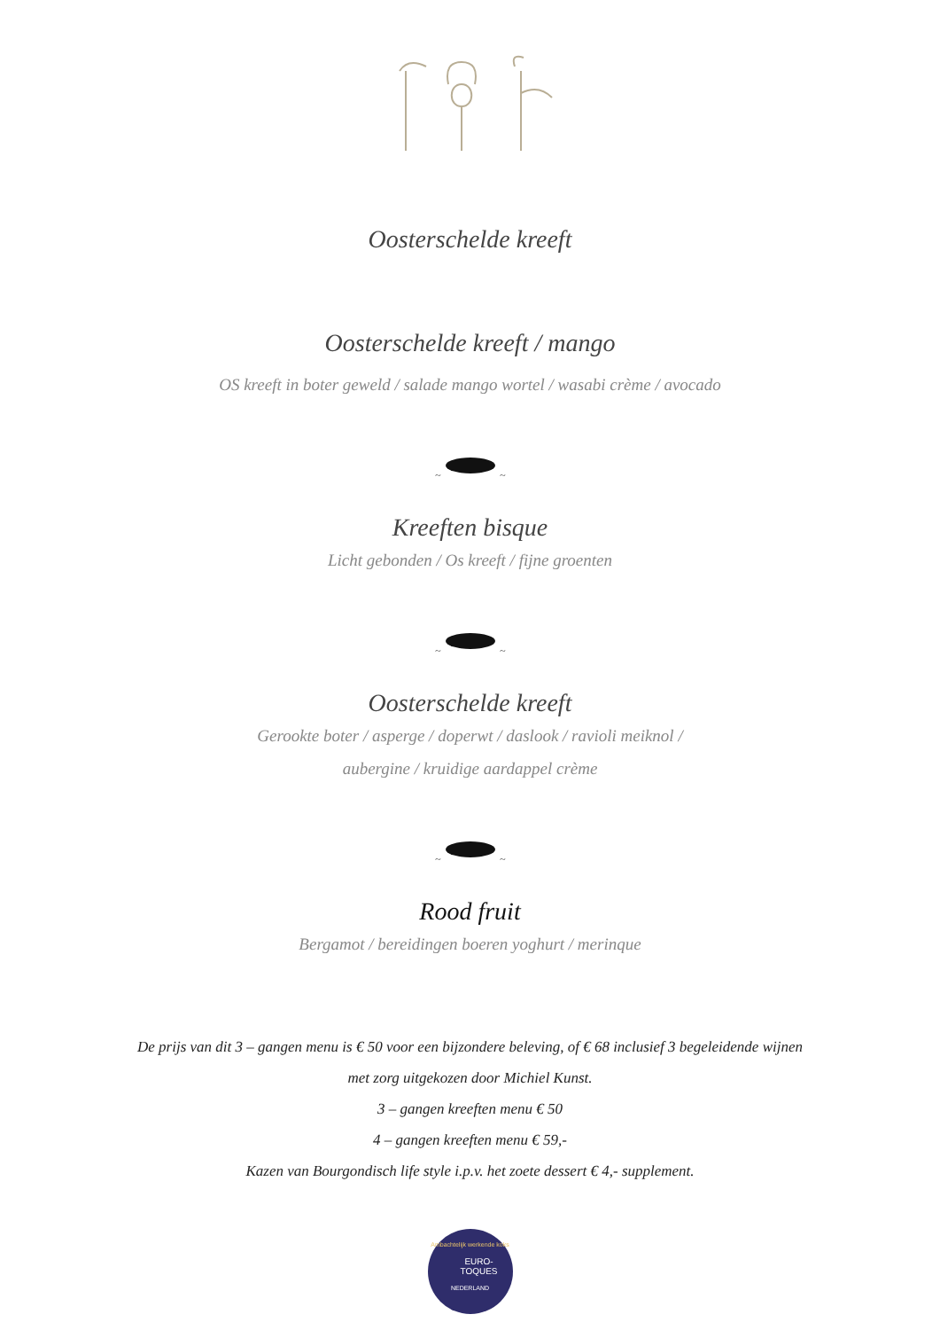Oosterschelde kreeft
Oosterschelde kreeft / mango
OS kreeft in boter geweld / salade mango wortel / wasabi crème / avocado
~
~
Kreeften bisque
Licht gebonden / Os kreeft / fijne groenten
~
~
Oosterschelde kreeft
Gerookte boter / asperge / doperwt / daslook / ravioli meiknol /
aubergine / kruidige aardappel crème
~
~
Rood fruit
Bergamot / bereidingen boeren yoghurt / merinque
De prijs van dit 3 – gangen menu is € 50 voor een bijzondere beleving, of € 68 inclusief 3 begeleidende wijnen
met zorg uitgekozen door Michiel Kunst.
3 – gangen kreeften menu € 50
4 – gangen kreeften menu € 59,-
Kazen van Bourgondisch life style i.p.v. het zoete dessert € 4,- supplement.
Ambachtelijk werkende koks
EURO-
TOQUES
NEDERLAND